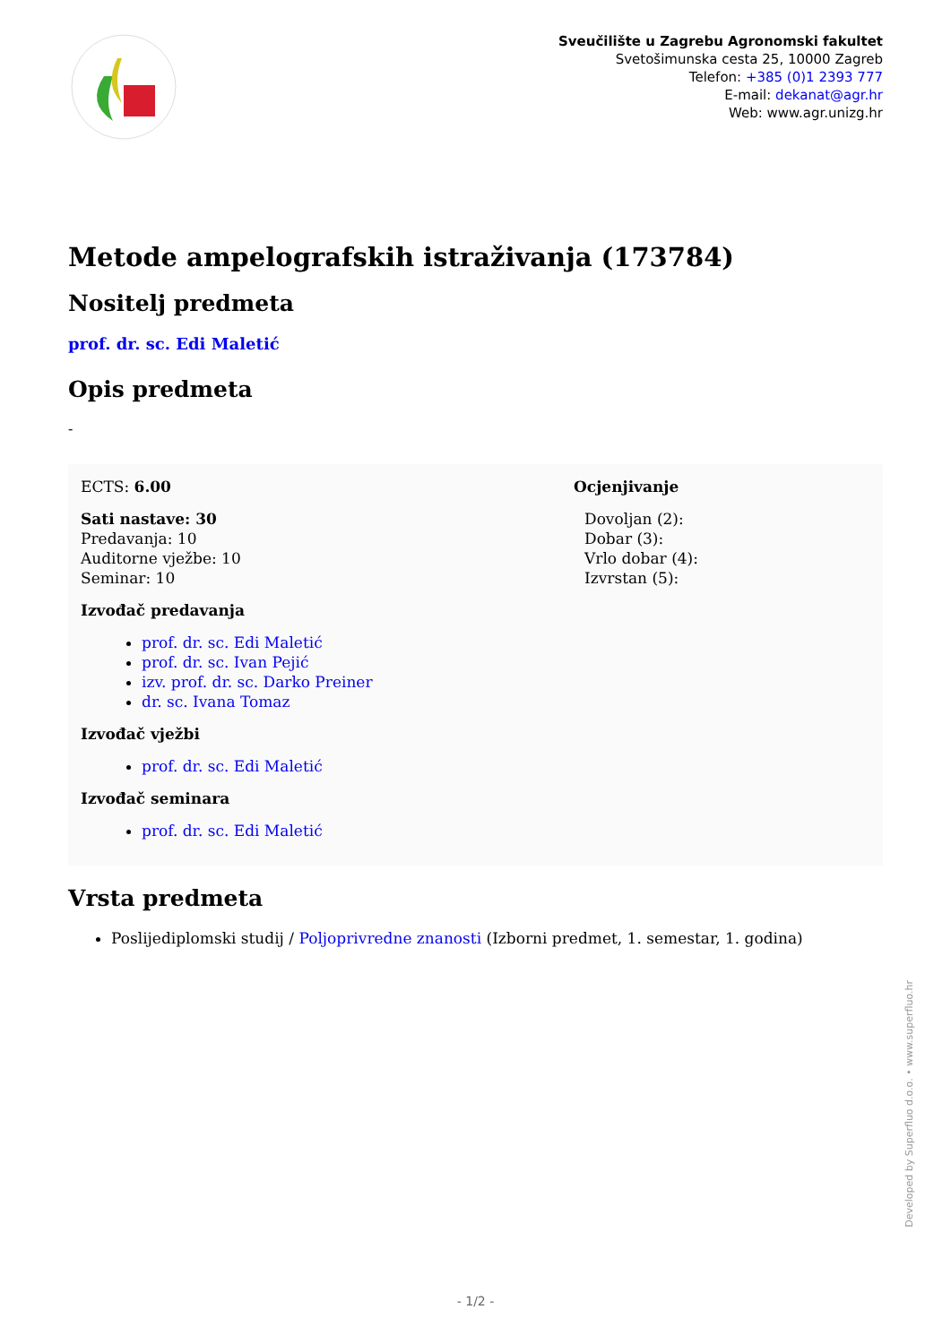Sveučilište u Zagrebu Agronomski fakultet
Svetošimunska cesta 25, 10000 Zagreb
Telefon: +385 (0)1 2393 777
E-mail: dekanat@agr.hr
Web: www.agr.unizg.hr
Metode ampelografskih istraživanja (173784)
Nositelj predmeta
prof. dr. sc. Edi Maletić
Opis predmeta
-
ECTS: 6.00
Sati nastave: 30
Predavanja: 10
Auditorne vježbe: 10
Seminar: 10
Izvođač predavanja
prof. dr. sc. Edi Maletić
prof. dr. sc. Ivan Pejić
izv. prof. dr. sc. Darko Preiner
dr. sc. Ivana Tomaz
Izvođač vježbi
prof. dr. sc. Edi Maletić
Izvođač seminara
prof. dr. sc. Edi Maletić
Ocjenjivanje
Dovoljan (2):
Dobar (3):
Vrlo dobar (4):
Izvrstan (5):
Vrsta predmeta
Poslijediplomski studij / Poljoprivredne znanosti (Izborni predmet, 1. semestar, 1. godina)
Developed by Superfluo d.o.o. • www.superfluo.hr
- 1/2 -